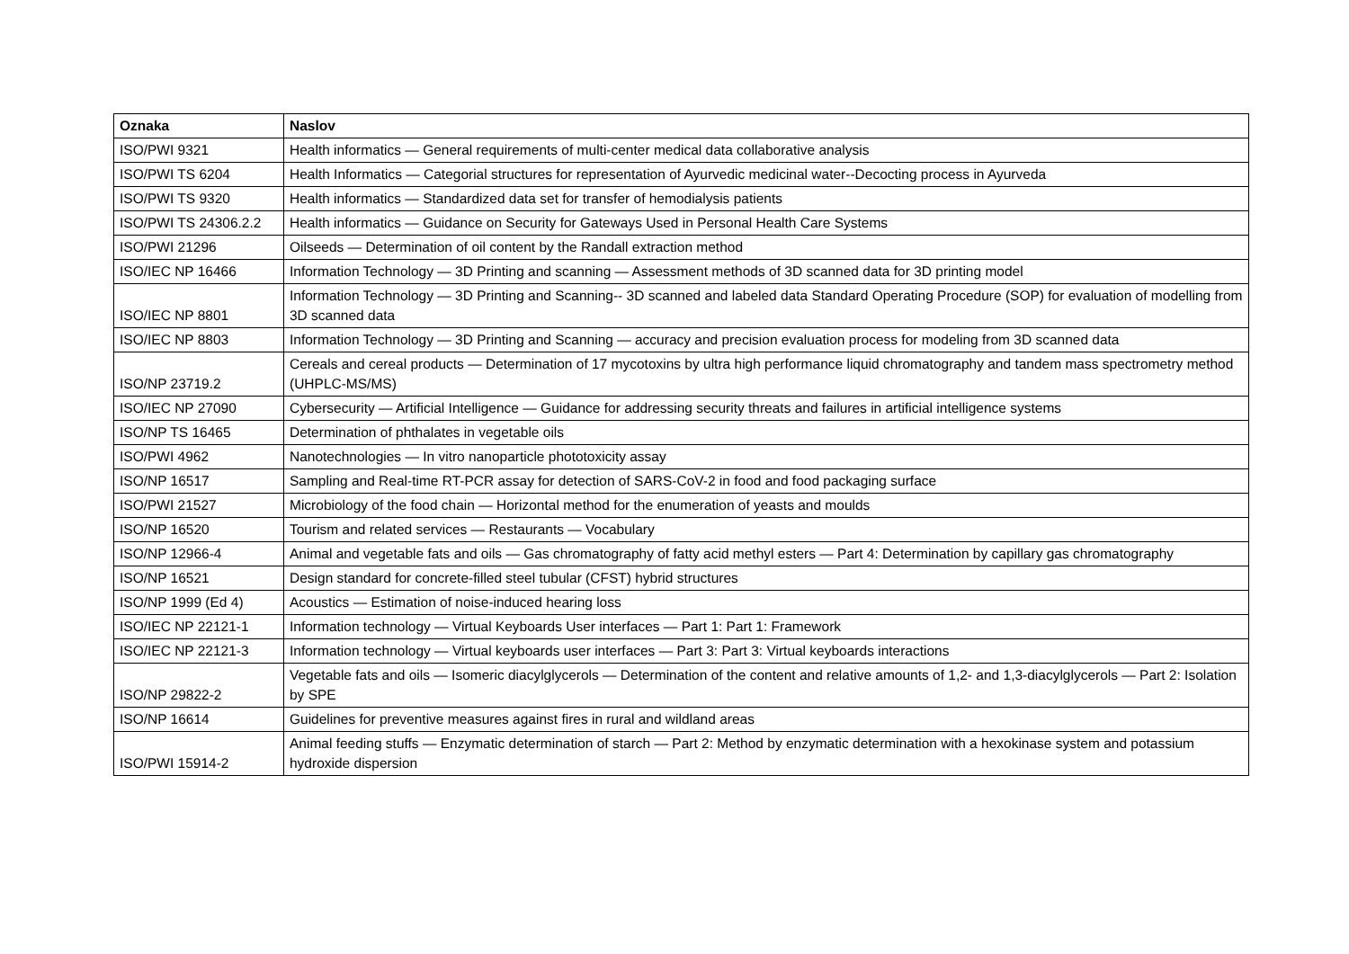| Oznaka | Naslov |
| --- | --- |
| ISO/PWI 9321 | Health informatics — General requirements of multi-center medical data collaborative analysis |
| ISO/PWI TS 6204 | Health Informatics — Categorial structures for representation of Ayurvedic medicinal water--Decocting process in Ayurveda |
| ISO/PWI TS 9320 | Health informatics — Standardized data set for transfer of hemodialysis patients |
| ISO/PWI TS 24306.2.2 | Health informatics — Guidance on Security for Gateways Used in Personal Health Care Systems |
| ISO/PWI 21296 | Oilseeds — Determination of oil content by the Randall extraction method |
| ISO/IEC NP 16466 | Information Technology — 3D Printing and scanning — Assessment methods of 3D scanned data for 3D printing model |
| ISO/IEC NP 8801 | Information Technology — 3D Printing and Scanning-- 3D scanned and labeled data Standard Operating Procedure (SOP) for evaluation of modelling from 3D scanned data |
| ISO/IEC NP 8803 | Information Technology — 3D Printing and Scanning — accuracy and precision evaluation process for modeling from 3D scanned data |
| ISO/NP 23719.2 | Cereals and cereal products — Determination of 17 mycotoxins by ultra high performance liquid chromatography and tandem mass spectrometry method (UHPLC-MS/MS) |
| ISO/IEC NP 27090 | Cybersecurity — Artificial Intelligence — Guidance for addressing security threats and failures in artificial intelligence systems |
| ISO/NP TS 16465 | Determination of phthalates in vegetable oils |
| ISO/PWI 4962 | Nanotechnologies — In vitro nanoparticle phototoxicity assay |
| ISO/NP 16517 | Sampling and Real-time RT-PCR assay for detection of SARS-CoV-2 in food and food packaging surface |
| ISO/PWI 21527 | Microbiology of the food chain — Horizontal method for the enumeration of yeasts and moulds |
| ISO/NP 16520 | Tourism and related services — Restaurants — Vocabulary |
| ISO/NP 12966-4 | Animal and vegetable fats and oils — Gas chromatography of fatty acid methyl esters — Part 4: Determination by capillary gas chromatography |
| ISO/NP 16521 | Design standard for concrete-filled steel tubular (CFST) hybrid structures |
| ISO/NP 1999 (Ed 4) | Acoustics — Estimation of noise-induced hearing loss |
| ISO/IEC NP 22121-1 | Information technology — Virtual Keyboards User interfaces — Part 1: Part 1: Framework |
| ISO/IEC NP 22121-3 | Information technology — Virtual keyboards user interfaces — Part 3: Part 3: Virtual keyboards interactions |
| ISO/NP 29822-2 | Vegetable fats and oils — Isomeric diacylglycerols — Determination of the content and relative amounts of 1,2- and 1,3-diacylglycerols — Part 2: Isolation by SPE |
| ISO/NP 16614 | Guidelines for preventive measures against fires in rural and wildland areas |
| ISO/PWI 15914-2 | Animal feeding stuffs — Enzymatic determination of starch — Part 2: Method by enzymatic determination with a hexokinase system and potassium hydroxide dispersion |